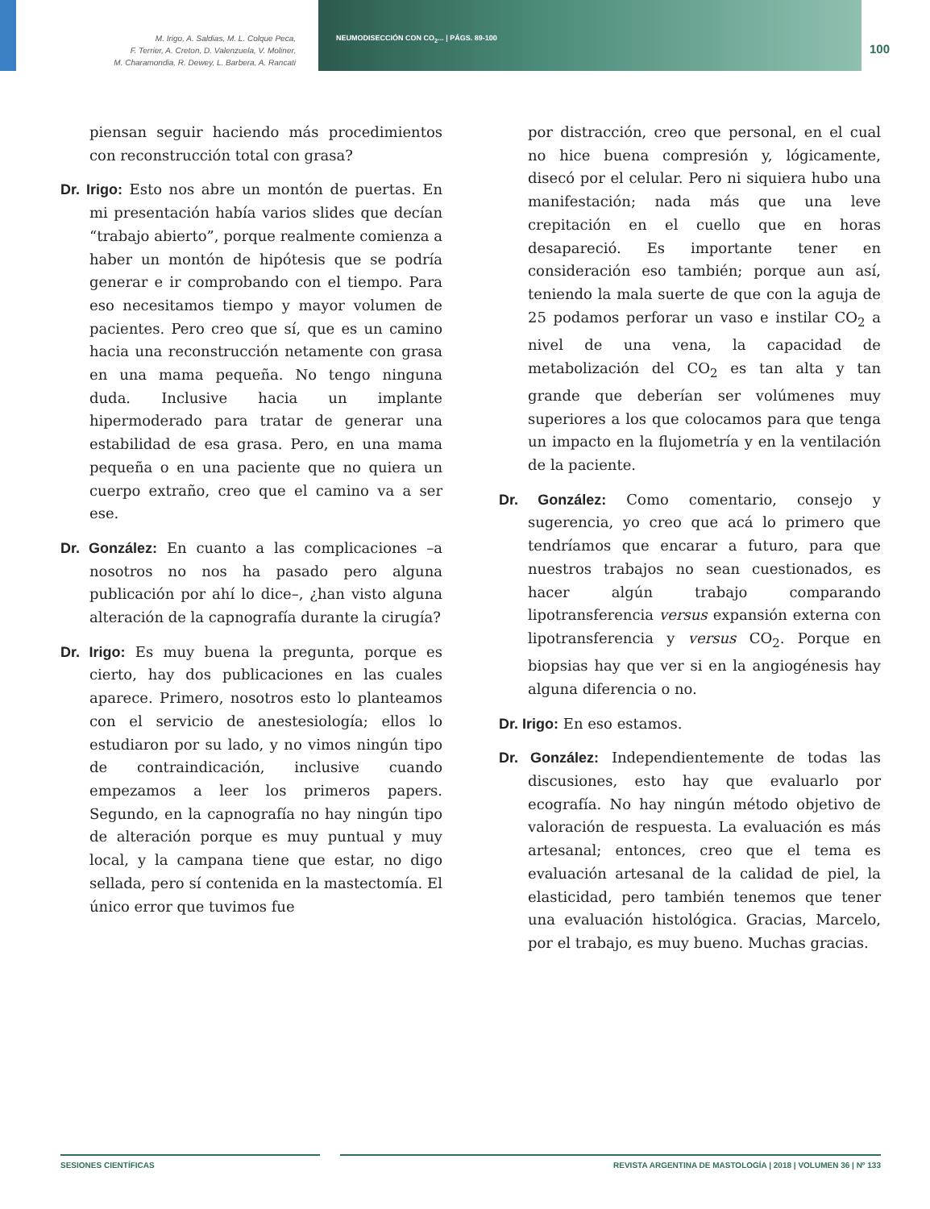M. Irigo, A. Saldias, M. L. Colque Peca,
F. Terrier, A. Creton, D. Valenzuela, V. Moliner,
M. Charamondia, R. Dewey, L. Barbera, A. Rancati
NEUMODISECCIÓN CON CO<sub>2</sub>... | PÁGS. 89-100
100
piensan seguir haciendo más procedimientos con reconstrucción total con grasa?
Dr. Irigo: Esto nos abre un montón de puertas. En mi presentación había varios slides que decían “trabajo abierto”, porque realmente comienza a haber un montón de hipótesis que se podría generar e ir comprobando con el tiempo. Para eso necesitamos tiempo y mayor volumen de pacientes. Pero creo que sí, que es un camino hacia una reconstrucción netamente con grasa en una mama pequeña. No tengo ninguna duda. Inclusive hacia un implante hipermoderado para tratar de generar una estabilidad de esa grasa. Pero, en una mama pequeña o en una paciente que no quiera un cuerpo extraño, creo que el camino va a ser ese.
Dr. González: En cuanto a las complicaciones –a nosotros no nos ha pasado pero alguna publicación por ahí lo dice–, ¿han visto alguna alteración de la capnografía durante la cirugía?
Dr. Irigo: Es muy buena la pregunta, porque es cierto, hay dos publicaciones en las cuales aparece. Primero, nosotros esto lo planteamos con el servicio de anestesiología; ellos lo estudiaron por su lado, y no vimos ningún tipo de contraindicación, inclusive cuando empezamos a leer los primeros papers. Segundo, en la capnografía no hay ningún tipo de alteración porque es muy puntual y muy local, y la campana tiene que estar, no digo sellada, pero sí contenida en la mastectomía. El único error que tuvimos fue
por distracción, creo que personal, en el cual no hice buena compresión y, lógicamente, disecó por el celular. Pero ni siquiera hubo una manifestación; nada más que una leve crepitación en el cuello que en horas desapareció. Es importante tener en consideración eso también; porque aun así, teniendo la mala suerte de que con la aguja de 25 podamos perforar un vaso e instilar CO<sub>2</sub> a nivel de una vena, la capacidad de metabolización del CO<sub>2</sub> es tan alta y tan grande que deberían ser volúmenes muy superiores a los que colocamos para que tenga un impacto en la flujometría y en la ventilación de la paciente.
Dr. González: Como comentario, consejo y sugerencia, yo creo que acá lo primero que tendríamos que encarar a futuro, para que nuestros trabajos no sean cuestionados, es hacer algún trabajo comparando lipotransferencia versus expansión externa con lipotransferencia y versus CO<sub>2</sub>. Porque en biopsias hay que ver si en la angiogénesis hay alguna diferencia o no.
Dr. Irigo: En eso estamos.
Dr. González: Independientemente de todas las discusiones, esto hay que evaluarlo por ecografía. No hay ningún método objetivo de valoración de respuesta. La evaluación es más artesanal; entonces, creo que el tema es evaluación artesanal de la calidad de piel, la elasticidad, pero también tenemos que tener una evaluación histológica. Gracias, Marcelo, por el trabajo, es muy bueno. Muchas gracias.
SESIONES CIENTÍFICAS REVISTA ARGENTINA DE MASTOLOGÍA | 2018 | VOLUMEN 36 | Nº 133